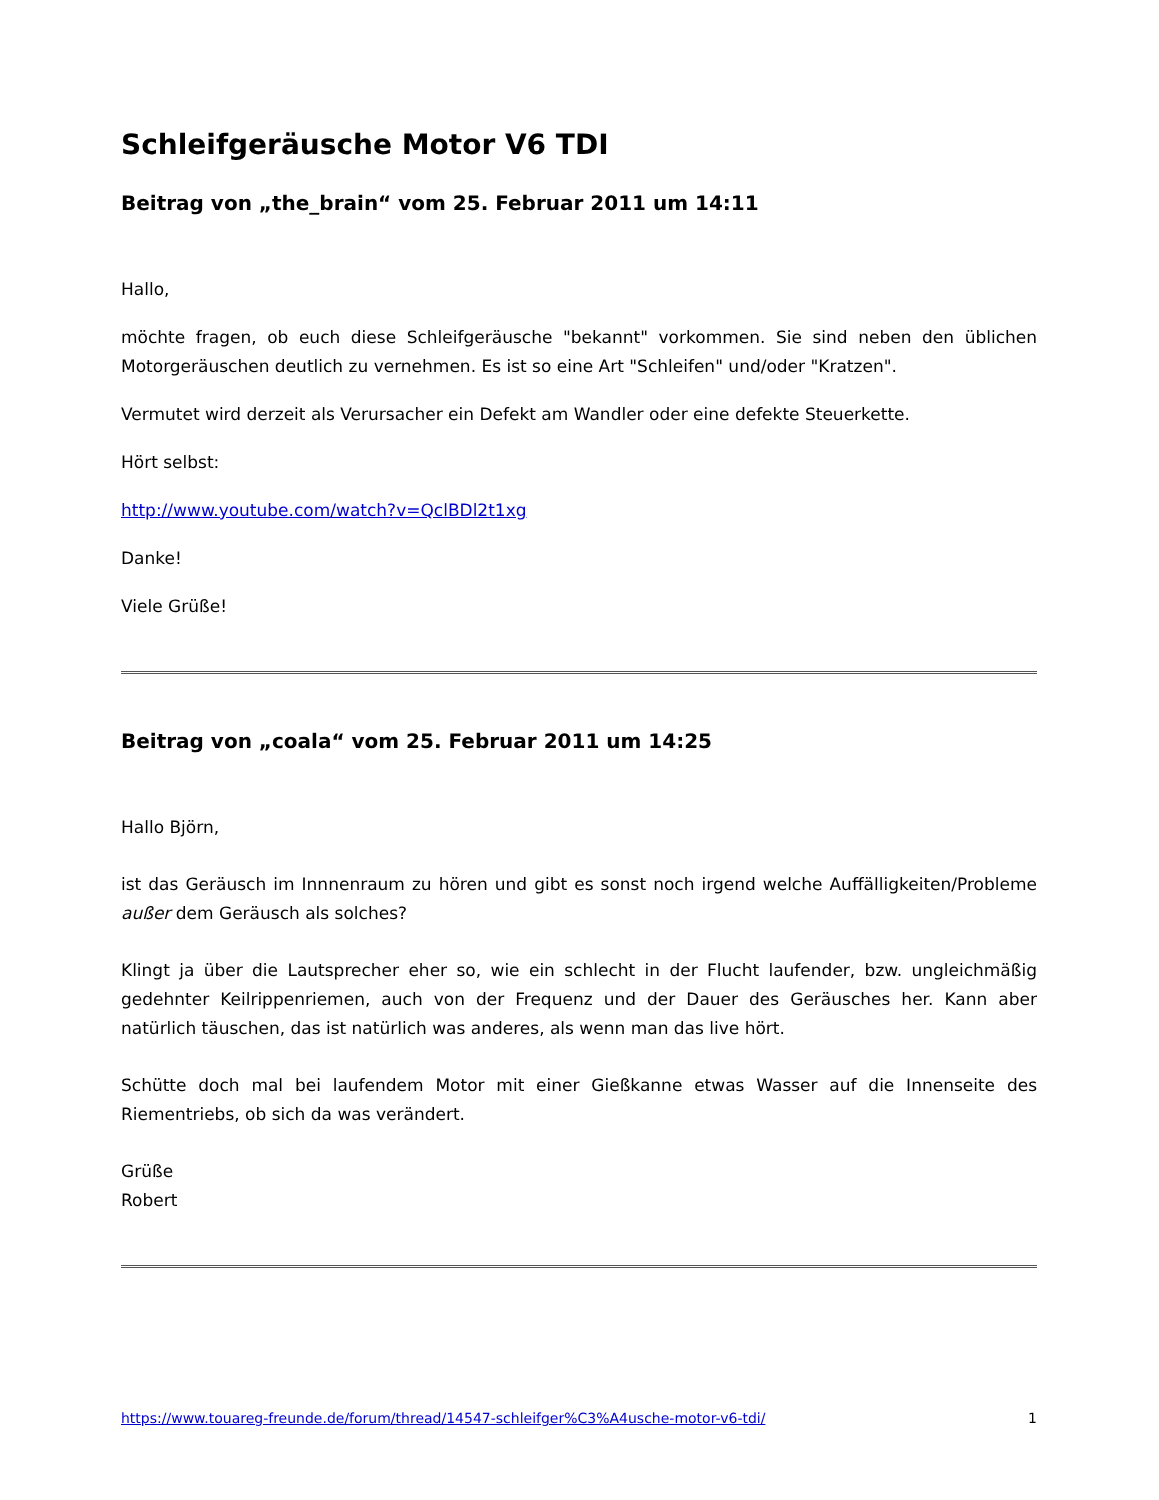Schleifgeräusche Motor V6 TDI
Beitrag von „the_brain“ vom 25. Februar 2011 um 14:11
Hallo,
möchte fragen, ob euch diese Schleifgeräusche "bekannt" vorkommen. Sie sind neben den üblichen Motorgeräuschen deutlich zu vernehmen. Es ist so eine Art "Schleifen" und/oder "Kratzen".
Vermutet wird derzeit als Verursacher ein Defekt am Wandler oder eine defekte Steuerkette.
Hört selbst:
http://www.youtube.com/watch?v=QclBDl2t1xg
Danke!
Viele Grüße!
Beitrag von „coala“ vom 25. Februar 2011 um 14:25
Hallo Björn,
ist das Geräusch im Innnenraum zu hören und gibt es sonst noch irgend welche Auffälligkeiten/Probleme außer dem Geräusch als solches?
Klingt ja über die Lautsprecher eher so, wie ein schlecht in der Flucht laufender, bzw. ungleichmäßig gedehnter Keilrippenriemen, auch von der Frequenz und der Dauer des Geräusches her. Kann aber natürlich täuschen, das ist natürlich was anderes, als wenn man das live hört.
Schütte doch mal bei laufendem Motor mit einer Gießkanne etwas Wasser auf die Innenseite des Riementriebs, ob sich da was verändert.
Grüße
Robert
https://www.touareg-freunde.de/forum/thread/14547-schleifger%C3%A4usche-motor-v6-tdi/ 1